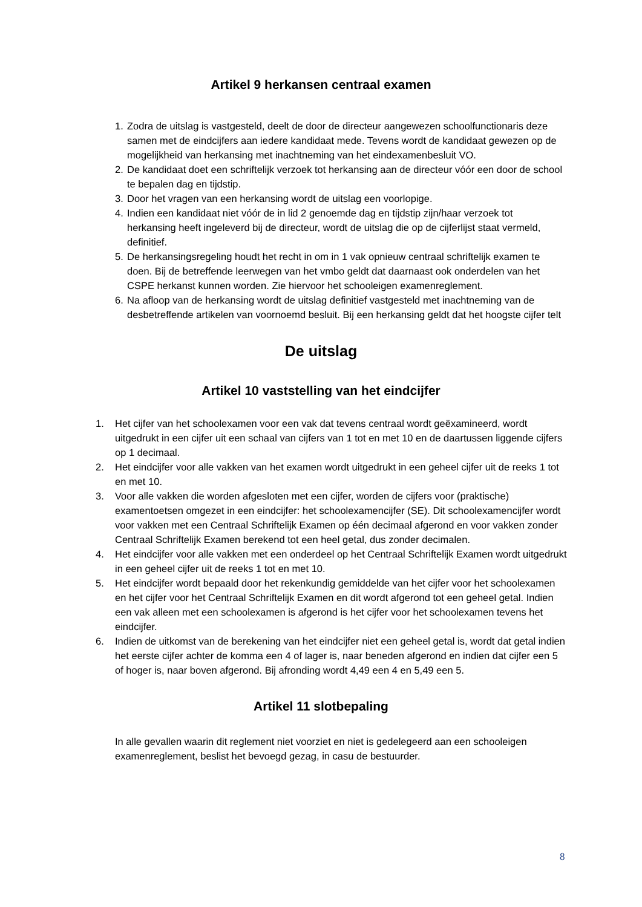Artikel 9 herkansen centraal examen
1. Zodra de uitslag is vastgesteld, deelt de door de directeur aangewezen schoolfunctionaris deze samen met de eindcijfers aan iedere kandidaat mede. Tevens wordt de kandidaat gewezen op de mogelijkheid van herkansing met inachtneming van het eindexamenbesluit VO.
2. De kandidaat doet een schriftelijk verzoek tot herkansing aan de directeur vóór een door de school te bepalen dag en tijdstip.
3. Door het vragen van een herkansing wordt de uitslag een voorlopige.
4. Indien een kandidaat niet vóór de in lid 2 genoemde dag en tijdstip zijn/haar verzoek tot herkansing heeft ingeleverd bij de directeur, wordt de uitslag die op de cijferlijst staat vermeld, definitief.
5. De herkansingsregeling houdt het recht in om in 1 vak opnieuw centraal schriftelijk examen te doen. Bij de betreffende leerwegen van het vmbo geldt dat daarnaast ook onderdelen van het CSPE herkanst kunnen worden. Zie hiervoor het schooleigen examenreglement.
6. Na afloop van de herkansing wordt de uitslag definitief vastgesteld met inachtneming van de desbetreffende artikelen van voornoemd besluit. Bij een herkansing geldt dat het hoogste cijfer telt
De uitslag
Artikel 10 vaststelling van het eindcijfer
1. Het cijfer van het schoolexamen voor een vak dat tevens centraal wordt geëxamineerd, wordt uitgedrukt in een cijfer uit een schaal van cijfers van 1 tot en met 10 en de daartussen liggende cijfers op 1 decimaal.
2. Het eindcijfer voor alle vakken van het examen wordt uitgedrukt in een geheel cijfer uit de reeks 1 tot en met 10.
3. Voor alle vakken die worden afgesloten met een cijfer, worden de cijfers voor (praktische) examentoetsen omgezet in een eindcijfer: het schoolexamencijfer (SE). Dit schoolexamencijfer wordt voor vakken met een Centraal Schriftelijk Examen op één decimaal afgerond en voor vakken zonder Centraal Schriftelijk Examen berekend tot een heel getal, dus zonder decimalen.
4. Het eindcijfer voor alle vakken met een onderdeel op het Centraal Schriftelijk Examen wordt uitgedrukt in een geheel cijfer uit de reeks 1 tot en met 10.
5. Het eindcijfer wordt bepaald door het rekenkundig gemiddelde van het cijfer voor het schoolexamen en het cijfer voor het Centraal Schriftelijk Examen en dit wordt afgerond tot een geheel getal. Indien een vak alleen met een schoolexamen is afgerond is het cijfer voor het schoolexamen tevens het eindcijfer.
6. Indien de uitkomst van de berekening van het eindcijfer niet een geheel getal is, wordt dat getal indien het eerste cijfer achter de komma een 4 of lager is, naar beneden afgerond en indien dat cijfer een 5 of hoger is, naar boven afgerond. Bij afronding wordt 4,49 een 4 en 5,49 een 5.
Artikel 11 slotbepaling
In alle gevallen waarin dit reglement niet voorziet en niet is gedelegeerd aan een schooleigen examenreglement, beslist het bevoegd gezag, in casu de bestuurder.
8